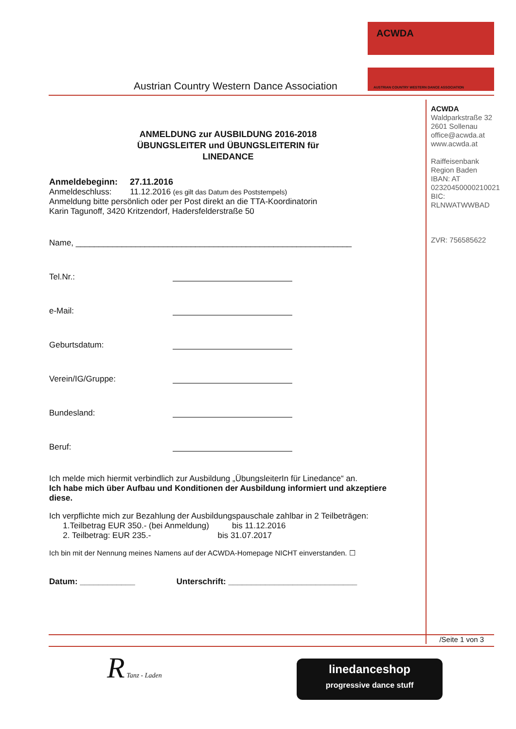Austrian Country Western Dance Association
ACWDA
AUSTRIAN COUNTRY WESTERN DANCE ASSOCIATION
ACWDA
Waldparkstraße 32
2601 Sollenau
office@acwda.at
www.acwda.at
Raiffeisenbank
Region Baden
IBAN: AT
02320450000210021
BIC:
RLNWATWWBAD
ZVR: 756585622
ANMELDUNG zur AUSBILDUNG 2016-2018
ÜBUNGSLEITER und ÜBUNGSLEITERIN für
LINEDANCE
Anmeldebeginn: 27.11.2016
Anmeldeschluss: 11.12.2016 (es gilt das Datum des Poststempels)
Anmeldung bitte persönlich oder per Post direkt an die TTA-Koordinatorin
Karin Tagunoff, 3420 Kritzendorf, Hadersfelderstraße 50
Name, ____________________________________________________________
Tel.Nr.:
e-Mail:
Geburtsdatum:
Verein/IG/Gruppe:
Bundesland:
Beruf:
Ich melde mich hiermit verbindlich zur Ausbildung „ÜbungsleiterIn für Linedance“ an.
Ich habe mich über Aufbau und Konditionen der Ausbildung informiert und akzeptiere diese.
Ich verpflichte mich zur Bezahlung der Ausbildungspauschale zahlbar in 2 Teilbeträgen:
1.Teilbetrag EUR 350.- (bei Anmeldung) bis 11.12.2016
2. Teilbetrag: EUR 235.- bis 31.07.2017
Ich bin mit der Nennung meines Namens auf der ACWDA-Homepage NICHT einverstanden. ☐
Datum: ____________ Unterschrift: ____________________________
/Seite 1 von 3
R Tanz - Laden
linedanceshop
progressive dance stuff